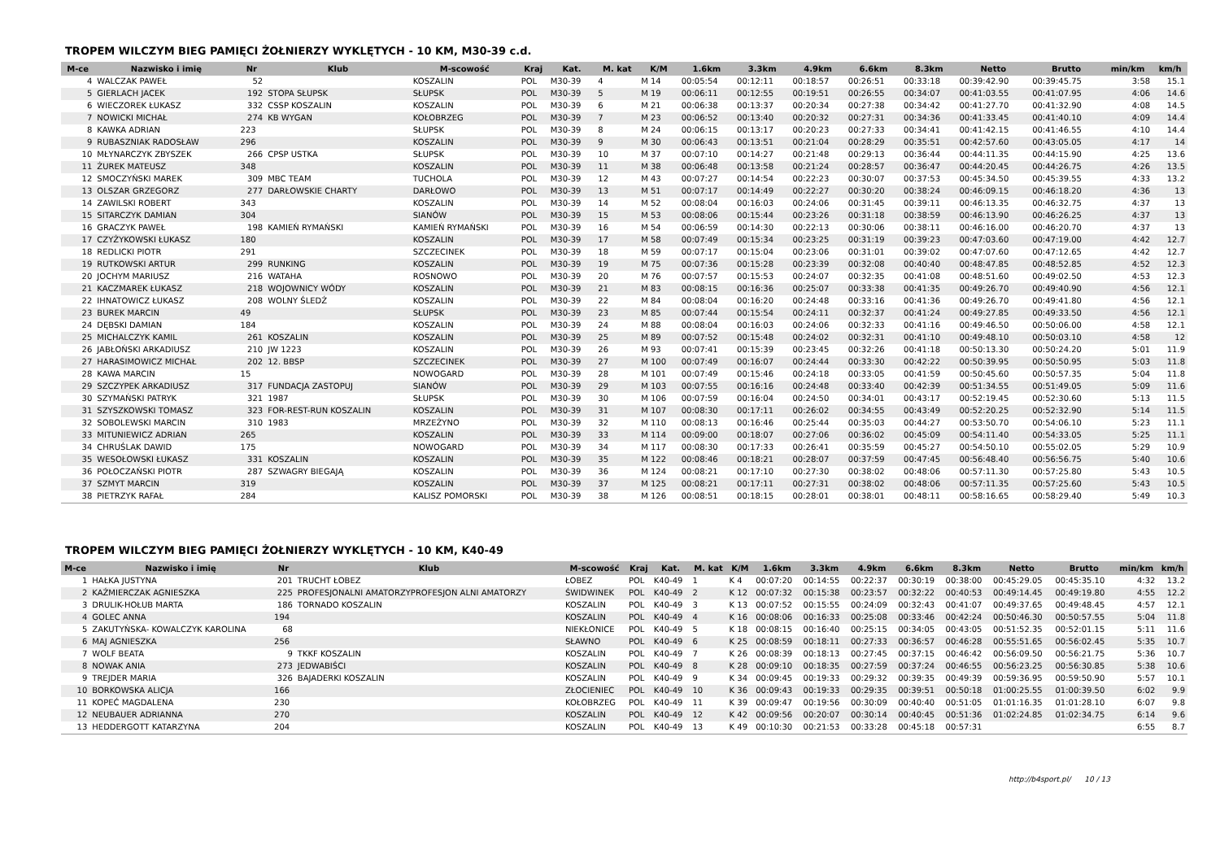TROPEM WILCZYM BIEG PAMIĘCI ŻOŁNIERZY WYKLĘTYCH - 10 KM, M30-39 c.d.
| M-ce | Nazwisko i imię | Nr | Klub | M-scowość | Kraj | Kat. | M. kat | K/M | 1.6km | 3.3km | 4.9km | 6.6km | 8.3km | Netto | Brutto | min/km | km/h |
| --- | --- | --- | --- | --- | --- | --- | --- | --- | --- | --- | --- | --- | --- | --- | --- | --- | --- |
| 4 | WALCZAK PAWEŁ | 52 | | KOSZALIN | POL | M30-39 | 4 | M 14 | 00:05:54 | 00:12:11 | 00:18:57 | 00:26:51 | 00:33:18 | 00:39:42.90 | 00:39:45.75 | 3:58 | 15.1 |
| 5 | GIERLACH JACEK | 192 | STOPA SŁUPSK | SŁUPSK | POL | M30-39 | 5 | M 19 | 00:06:11 | 00:12:55 | 00:19:51 | 00:26:55 | 00:34:07 | 00:41:03.55 | 00:41:07.95 | 4:06 | 14.6 |
| 6 | WIECZOREK ŁUKASZ | 332 | CSSP KOSZALIN | KOSZALIN | POL | M30-39 | 6 | M 21 | 00:06:38 | 00:13:37 | 00:20:34 | 00:27:38 | 00:34:42 | 00:41:27.70 | 00:41:32.90 | 4:08 | 14.5 |
| 7 | NOWICKI MICHAŁ | 274 | KB WYGAN | KOŁOBRZEG | POL | M30-39 | 7 | M 23 | 00:06:52 | 00:13:40 | 00:20:32 | 00:27:31 | 00:34:36 | 00:41:33.45 | 00:41:40.10 | 4:09 | 14.4 |
| 8 | KAWKA ADRIAN | 223 | | SŁUPSK | POL | M30-39 | 8 | M 24 | 00:06:15 | 00:13:17 | 00:20:23 | 00:27:33 | 00:34:41 | 00:41:42.15 | 00:41:46.55 | 4:10 | 14.4 |
| 9 | RUBASZNIAK RADOSŁAW | 296 | | KOSZALIN | POL | M30-39 | 9 | M 30 | 00:06:43 | 00:13:51 | 00:21:04 | 00:28:29 | 00:35:51 | 00:42:57.60 | 00:43:05.05 | 4:17 | 14 |
| 10 | MŁYNARCZYK ZBYSZEK | 266 | CPSP USTKA | SŁUPSK | POL | M30-39 | 10 | M 37 | 00:07:10 | 00:14:27 | 00:21:48 | 00:29:13 | 00:36:44 | 00:44:11.35 | 00:44:15.90 | 4:25 | 13.6 |
| 11 | ŻUREK MATEUSZ | 348 | | KOSZALIN | POL | M30-39 | 11 | M 38 | 00:06:48 | 00:13:58 | 00:21:24 | 00:28:57 | 00:36:47 | 00:44:20.45 | 00:44:26.75 | 4:26 | 13.5 |
| 12 | SMOCZYŃSKI MAREK | 309 | MBC TEAM | TUCHOLA | POL | M30-39 | 12 | M 43 | 00:07:27 | 00:14:54 | 00:22:23 | 00:30:07 | 00:37:53 | 00:45:34.50 | 00:45:39.55 | 4:33 | 13.2 |
| 13 | OLSZAR GRZEGORZ | 277 | DARŁOWSKIE CHARTY | DARŁOWO | POL | M30-39 | 13 | M 51 | 00:07:17 | 00:14:49 | 00:22:27 | 00:30:20 | 00:38:24 | 00:46:09.15 | 00:46:18.20 | 4:36 | 13 |
| 14 | ZAWILSKI ROBERT | 343 | | KOSZALIN | POL | M30-39 | 14 | M 52 | 00:08:04 | 00:16:03 | 00:24:06 | 00:31:45 | 00:39:11 | 00:46:13.35 | 00:46:32.75 | 4:37 | 13 |
| 15 | SITARCZYK DAMIAN | 304 | | SIANÓW | POL | M30-39 | 15 | M 53 | 00:08:06 | 00:15:44 | 00:23:26 | 00:31:18 | 00:38:59 | 00:46:13.90 | 00:46:26.25 | 4:37 | 13 |
| 16 | GRACZYK PAWEŁ | 198 | KAMIEŃ RYMAŃSKI | KAMIEŃ RYMAŃSKI | POL | M30-39 | 16 | M 54 | 00:06:59 | 00:14:30 | 00:22:13 | 00:30:06 | 00:38:11 | 00:46:16.00 | 00:46:20.70 | 4:37 | 13 |
| 17 | CZYŻYKOWSKI ŁUKASZ | 180 | | KOSZALIN | POL | M30-39 | 17 | M 58 | 00:07:49 | 00:15:34 | 00:23:25 | 00:31:19 | 00:39:23 | 00:47:03.60 | 00:47:19.00 | 4:42 | 12.7 |
| 18 | REDLICKI PIOTR | 291 | | SZCZECINEK | POL | M30-39 | 18 | M 59 | 00:07:17 | 00:15:04 | 00:23:06 | 00:31:01 | 00:39:02 | 00:47:07.60 | 00:47:12.65 | 4:42 | 12.7 |
| 19 | RUTKOWSKI ARTUR | 299 | RUNKING | KOSZALIN | POL | M30-39 | 19 | M 75 | 00:07:36 | 00:15:28 | 00:23:39 | 00:32:08 | 00:40:40 | 00:48:47.85 | 00:48:52.85 | 4:52 | 12.3 |
| 20 | JOCHYM MARIUSZ | 216 | WATAHA | ROSNOWO | POL | M30-39 | 20 | M 76 | 00:07:57 | 00:15:53 | 00:24:07 | 00:32:35 | 00:41:08 | 00:48:51.60 | 00:49:02.50 | 4:53 | 12.3 |
| 21 | KACZMAREK ŁUKASZ | 218 | WOJOWNICY WÓDY | KOSZALIN | POL | M30-39 | 21 | M 83 | 00:08:15 | 00:16:36 | 00:25:07 | 00:33:38 | 00:41:35 | 00:49:26.70 | 00:49:40.90 | 4:56 | 12.1 |
| 22 | IHNATOWICZ ŁUKASZ | 208 | WOLNY ŚLEDŹ | KOSZALIN | POL | M30-39 | 22 | M 84 | 00:08:04 | 00:16:20 | 00:24:48 | 00:33:16 | 00:41:36 | 00:49:26.70 | 00:49:41.80 | 4:56 | 12.1 |
| 23 | BUREK MARCIN | 49 | | SŁUPSK | POL | M30-39 | 23 | M 85 | 00:07:44 | 00:15:54 | 00:24:11 | 00:32:37 | 00:41:24 | 00:49:27.85 | 00:49:33.50 | 4:56 | 12.1 |
| 24 | DĘBSKI DAMIAN | 184 | | KOSZALIN | POL | M30-39 | 24 | M 88 | 00:08:04 | 00:16:03 | 00:24:06 | 00:32:33 | 00:41:16 | 00:49:46.50 | 00:50:06.00 | 4:58 | 12.1 |
| 25 | MICHALCZYK KAMIL | 261 | KOSZALIN | KOSZALIN | POL | M30-39 | 25 | M 89 | 00:07:52 | 00:15:48 | 00:24:02 | 00:32:31 | 00:41:10 | 00:49:48.10 | 00:50:03.10 | 4:58 | 12 |
| 26 | JABŁOŃSKI ARKADIUSZ | 210 | JW 1223 | KOSZALIN | POL | M30-39 | 26 | M 93 | 00:07:41 | 00:15:39 | 00:23:45 | 00:32:26 | 00:41:18 | 00:50:13.30 | 00:50:24.20 | 5:01 | 11.9 |
| 27 | HARASIMOWICZ MICHAŁ | 202 | 12. BBSP | SZCZECINEK | POL | M30-39 | 27 | M 100 | 00:07:49 | 00:16:07 | 00:24:44 | 00:33:30 | 00:42:22 | 00:50:39.95 | 00:50:50.95 | 5:03 | 11.8 |
| 28 | KAWA MARCIN | 15 | | NOWOGARD | POL | M30-39 | 28 | M 101 | 00:07:49 | 00:15:46 | 00:24:18 | 00:33:05 | 00:41:59 | 00:50:45.60 | 00:50:57.35 | 5:04 | 11.8 |
| 29 | SZCZYPEK ARKADIUSZ | 317 | FUNDACJA ZASTOPUJ | SIANÓW | POL | M30-39 | 29 | M 103 | 00:07:55 | 00:16:16 | 00:24:48 | 00:33:40 | 00:42:39 | 00:51:34.55 | 00:51:49.05 | 5:09 | 11.6 |
| 30 | SZYMAŃSKI PATRYK | 321 | 1987 | SŁUPSK | POL | M30-39 | 30 | M 106 | 00:07:59 | 00:16:04 | 00:24:50 | 00:34:01 | 00:43:17 | 00:52:19.45 | 00:52:30.60 | 5:13 | 11.5 |
| 31 | SZYSZKOWSKI TOMASZ | 323 | FOR-REST-RUN KOSZALIN | KOSZALIN | POL | M30-39 | 31 | M 107 | 00:08:30 | 00:17:11 | 00:26:02 | 00:34:55 | 00:43:49 | 00:52:20.25 | 00:52:32.90 | 5:14 | 11.5 |
| 32 | SOBOLEWSKI MARCIN | 310 | 1983 | MRZEŻYNO | POL | M30-39 | 32 | M 110 | 00:08:13 | 00:16:46 | 00:25:44 | 00:35:03 | 00:44:27 | 00:53:50.70 | 00:54:06.10 | 5:23 | 11.1 |
| 33 | MITUNIEWICZ ADRIAN | 265 | | KOSZALIN | POL | M30-39 | 33 | M 114 | 00:09:00 | 00:18:07 | 00:27:06 | 00:36:02 | 00:45:09 | 00:54:11.40 | 00:54:33.05 | 5:25 | 11.1 |
| 34 | CHRUŚLAK DAWID | 175 | | NOWOGARD | POL | M30-39 | 34 | M 117 | 00:08:30 | 00:17:33 | 00:26:41 | 00:35:59 | 00:45:27 | 00:54:50.10 | 00:55:02.05 | 5:29 | 10.9 |
| 35 | WESOŁOWSKI ŁUKASZ | 331 | KOSZALIN | KOSZALIN | POL | M30-39 | 35 | M 122 | 00:08:46 | 00:18:21 | 00:28:07 | 00:37:59 | 00:47:45 | 00:56:48.40 | 00:56:56.75 | 5:40 | 10.6 |
| 36 | POŁOCZAŃSKI PIOTR | 287 | SZWAGRY BIEGAJĄ | KOSZALIN | POL | M30-39 | 36 | M 124 | 00:08:21 | 00:17:10 | 00:27:30 | 00:38:02 | 00:48:06 | 00:57:11.30 | 00:57:25.80 | 5:43 | 10.5 |
| 37 | SZMYT MARCIN | 319 | | KOSZALIN | POL | M30-39 | 37 | M 125 | 00:08:21 | 00:17:11 | 00:27:31 | 00:38:02 | 00:48:06 | 00:57:11.35 | 00:57:25.60 | 5:43 | 10.5 |
| 38 | PIETRZYK RAFAŁ | 284 | | KALISZ POMORSKI | POL | M30-39 | 38 | M 126 | 00:08:51 | 00:18:15 | 00:28:01 | 00:38:01 | 00:48:11 | 00:58:16.65 | 00:58:29.40 | 5:49 | 10.3 |
TROPEM WILCZYM BIEG PAMIĘCI ŻOŁNIERZY WYKLĘTYCH - 10 KM, K40-49
| M-ce | Nazwisko i imię | Nr | Klub | M-scowość | Kraj | Kat. | M. kat | K/M | 1.6km | 3.3km | 4.9km | 6.6km | 8.3km | Netto | Brutto | min/km | km/h |
| --- | --- | --- | --- | --- | --- | --- | --- | --- | --- | --- | --- | --- | --- | --- | --- | --- | --- |
| 1 | HAŁKA JUSTYNA | 201 | TRUCHT ŁOBEZ | ŁOBEZ | POL | K40-49 | 1 | K 4 | 00:07:20 | 00:14:55 | 00:22:37 | 00:30:19 | 00:38:00 | 00:45:29.05 | 00:45:35.10 | 4:32 | 13.2 |
| 2 | KAŹMIERCZAK AGNIESZKA | 225 | PROFESJONALNI AMATORZYPROFESJON ALNI AMATORZY | ŚWIDWINEK | POL | K40-49 | 2 | K 12 | 00:07:32 | 00:15:38 | 00:23:57 | 00:32:22 | 00:40:53 | 00:49:14.45 | 00:49:19.80 | 4:55 | 12.2 |
| 3 | DRULIK-HOŁUB MARTA | 186 | TORNADO KOSZALIN | KOSZALIN | POL | K40-49 | 3 | K 13 | 00:07:52 | 00:15:55 | 00:24:09 | 00:32:43 | 00:41:07 | 00:49:37.65 | 00:49:48.45 | 4:57 | 12.1 |
| 4 | GOLEC ANNA | 194 | | KOSZALIN | POL | K40-49 | 4 | K 16 | 00:08:06 | 00:16:33 | 00:25:08 | 00:33:46 | 00:42:24 | 00:50:46.30 | 00:50:57.55 | 5:04 | 11.8 |
| 5 | ZAKUTYŃSKA- KOWALCZYK KAROLINA | 68 | | NIEKŁONICE | POL | K40-49 | 5 | K 18 | 00:08:15 | 00:16:40 | 00:25:15 | 00:34:05 | 00:43:05 | 00:51:52.35 | 00:52:01.15 | 5:11 | 11.6 |
| 6 | MAJ AGNIESZKA | 256 | | SŁAWNO | POL | K40-49 | 6 | K 25 | 00:08:59 | 00:18:11 | 00:27:33 | 00:36:57 | 00:46:28 | 00:55:51.65 | 00:56:02.45 | 5:35 | 10.7 |
| 7 | WOLF BEATA | 9 | TKKF KOSZALIN | KOSZALIN | POL | K40-49 | 7 | K 26 | 00:08:39 | 00:18:13 | 00:27:45 | 00:37:15 | 00:46:42 | 00:56:09.50 | 00:56:21.75 | 5:36 | 10.7 |
| 8 | NOWAK ANIA | 273 | JEDWABIŚCI | KOSZALIN | POL | K40-49 | 8 | K 28 | 00:09:10 | 00:18:35 | 00:27:59 | 00:37:24 | 00:46:55 | 00:56:23.25 | 00:56:30.85 | 5:38 | 10.6 |
| 9 | TREJDER MARIA | 326 | BAJADERKI KOSZALIN | KOSZALIN | POL | K40-49 | 9 | K 34 | 00:09:45 | 00:19:33 | 00:29:32 | 00:39:35 | 00:49:39 | 00:59:36.95 | 00:59:50.90 | 5:57 | 10.1 |
| 10 | BORKOWSKA ALICJA | 166 | | ZŁOCIENIEC | POL | K40-49 | 10 | K 36 | 00:09:43 | 00:19:33 | 00:29:35 | 00:39:51 | 00:50:18 | 01:00:25.55 | 01:00:39.50 | 6:02 | 9.9 |
| 11 | KOPEĆ MAGDALENA | 230 | | KOŁOBRZEG | POL | K40-49 | 11 | K 39 | 00:09:47 | 00:19:56 | 00:30:09 | 00:40:40 | 00:51:05 | 01:01:16.35 | 01:01:28.10 | 6:07 | 9.8 |
| 12 | NEUBAUER ADRIANNA | 270 | | KOSZALIN | POL | K40-49 | 12 | K 42 | 00:09:56 | 00:20:07 | 00:30:14 | 00:40:45 | 00:51:36 | 01:02:24.85 | 01:02:34.75 | 6:14 | 9.6 |
| 13 | HEDDERGOTT KATARZYNA | 204 | | KOSZALIN | POL | K40-49 | 13 | K 49 | 00:10:30 | 00:21:53 | 00:33:28 | 00:45:18 | 00:57:31 | | | 6:55 | 8.7 |
http://b4sport.pl/ 10 / 13